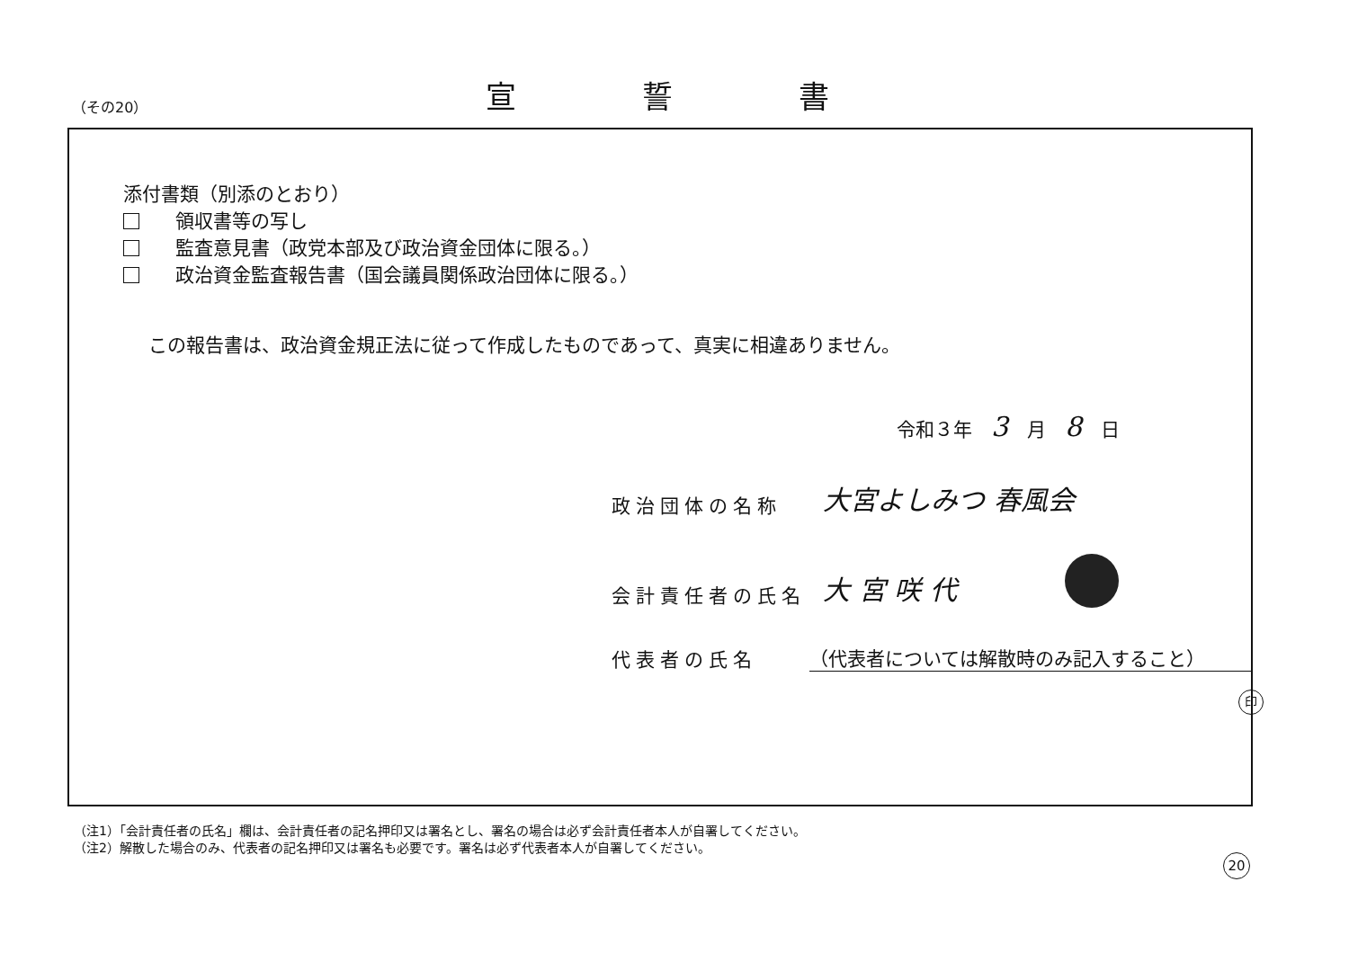（その20）
宣誓書
添付書類（別添のとおり）
領収書等の写し
監査意見書（政党本部及び政治資金団体に限る。）
政治資金監査報告書（国会議員関係政治団体に限る。）
この報告書は、政治資金規正法に従って作成したものであって、真実に相違ありません。
令和３年　3　月　8　日
政治団体の名称 大宮よしみつ 春風会
会計責任者の氏名 大 宮 咲 代
代表者の氏名 （代表者については解散時のみ記入すること）
印
（注1）「会計責任者の氏名」欄は、会計責任者の記名押印又は署名とし、署名の場合は必ず会計責任者本人が自署してください。
（注2）解散した場合のみ、代表者の記名押印又は署名も必要です。署名は必ず代表者本人が自署してください。
20